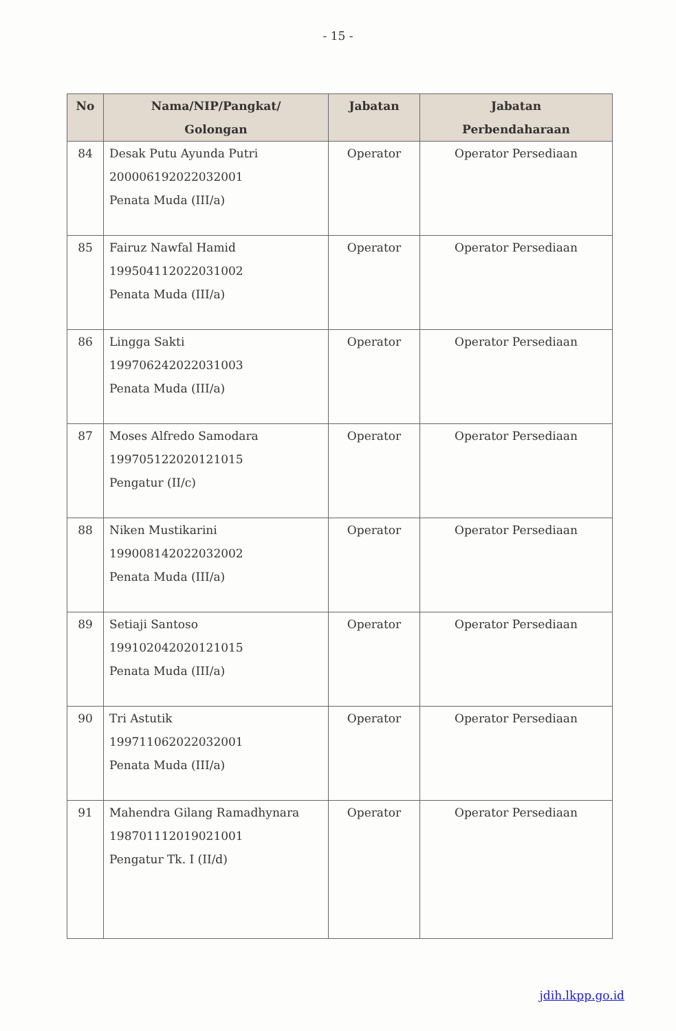- 15 -
| No | Nama/NIP/Pangkat/ Golongan | Jabatan | Jabatan Perbendaharaan |
| --- | --- | --- | --- |
| 84 | Desak Putu Ayunda Putri 200006192022032001 Penata Muda (III/a) | Operator | Operator Persediaan |
| 85 | Fairuz Nawfal Hamid 199504112022031002 Penata Muda (III/a) | Operator | Operator Persediaan |
| 86 | Lingga Sakti 199706242022031003 Penata Muda (III/a) | Operator | Operator Persediaan |
| 87 | Moses Alfredo Samodara 199705122020121015 Pengatur (II/c) | Operator | Operator Persediaan |
| 88 | Niken Mustikarini 199008142022032002 Penata Muda (III/a) | Operator | Operator Persediaan |
| 89 | Setiaji Santoso 199102042020121015 Penata Muda (III/a) | Operator | Operator Persediaan |
| 90 | Tri Astutik 199711062022032001 Penata Muda (III/a) | Operator | Operator Persediaan |
| 91 | Mahendra Gilang Ramadhynara 198701112019021001 Pengatur Tk. I (II/d) | Operator | Operator Persediaan |
jdih.lkpp.go.id